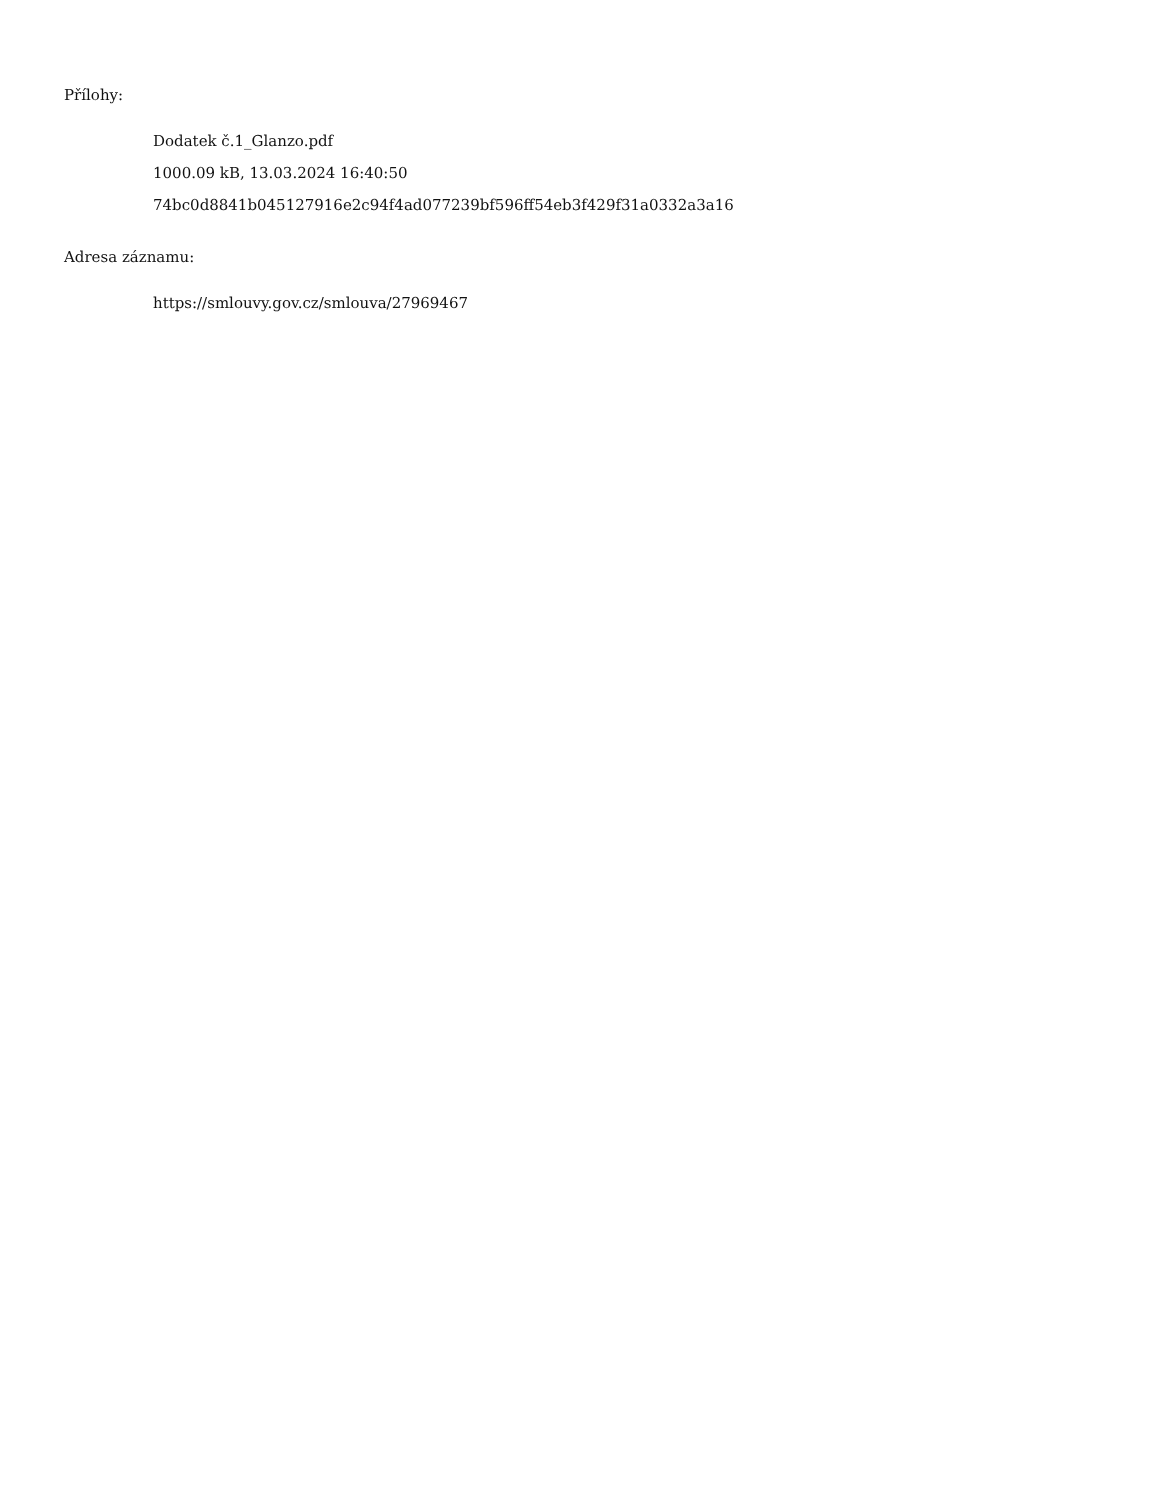Přílohy:
Dodatek č.1_Glanzo.pdf
1000.09 kB, 13.03.2024 16:40:50
74bc0d8841b045127916e2c94f4ad077239bf596ff54eb3f429f31a0332a3a16
Adresa záznamu:
https://smlouvy.gov.cz/smlouva/27969467